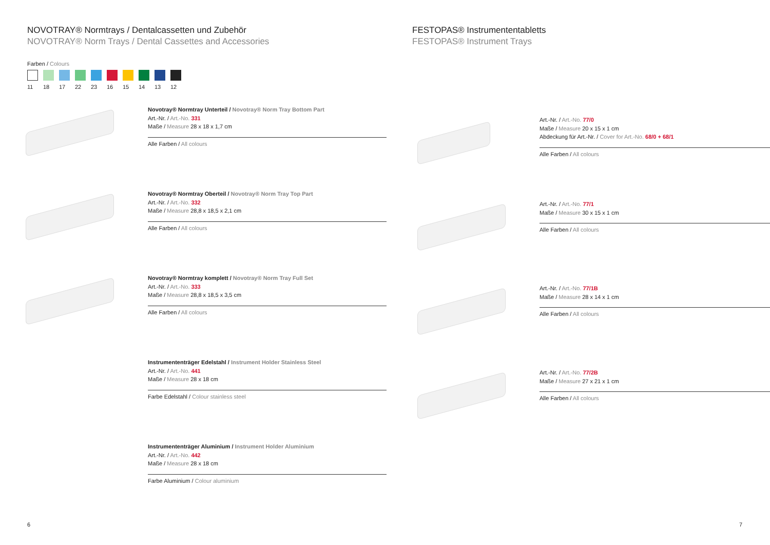NOVOTRAY® Normtrays / Dentalcassetten und Zubehör
NOVOTRAY® Norm Trays / Dental Cassettes and Accessories
Farben / Colours
11 18 17 22 23 16 15 14 13 12
Novotray® Normtray Unterteil / Novotray® Norm Tray Bottom Part
Art.-Nr. / Art.-No. 331
Maße / Measure 28 x 18 x 1,7 cm
Alle Farben / All colours
Novotray® Normtray Oberteil / Novotray® Norm Tray Top Part
Art.-Nr. / Art.-No. 332
Maße / Measure 28,8 x 18,5 x 2,1 cm
Alle Farben / All colours
Novotray® Normtray komplett / Novotray® Norm Tray Full Set
Art.-Nr. / Art.-No. 333
Maße / Measure 28,8 x 18,5 x 3,5 cm
Alle Farben / All colours
Instrumententräger Edelstahl / Instrument Holder Stainless Steel
Art.-Nr. / Art.-No. 441
Maße / Measure 28 x 18 cm
Farbe Edelstahl / Colour stainless steel
Instrumententräger Aluminium / Instrument Holder Aluminium
Art.-Nr. / Art.-No. 442
Maße / Measure 28 x 18 cm
Farbe Aluminium / Colour aluminium
FESTOPAS® Instrumententabletts
FESTOPAS® Instrument Trays
Art.-Nr. / Art.-No. 77/0
Maße / Measure 20 x 15 x 1 cm
Abdeckung für Art.-Nr. / Cover for Art.-No. 68/0 + 68/1
Alle Farben / All colours
Art.-Nr. / Art.-No. 77/1
Maße / Measure 30 x 15 x 1 cm
Alle Farben / All colours
Art.-Nr. / Art.-No. 77/1B
Maße / Measure 28 x 14 x 1 cm
Alle Farben / All colours
Art.-Nr. / Art.-No. 77/2B
Maße / Measure 27 x 21 x 1 cm
Alle Farben / All colours
6 7